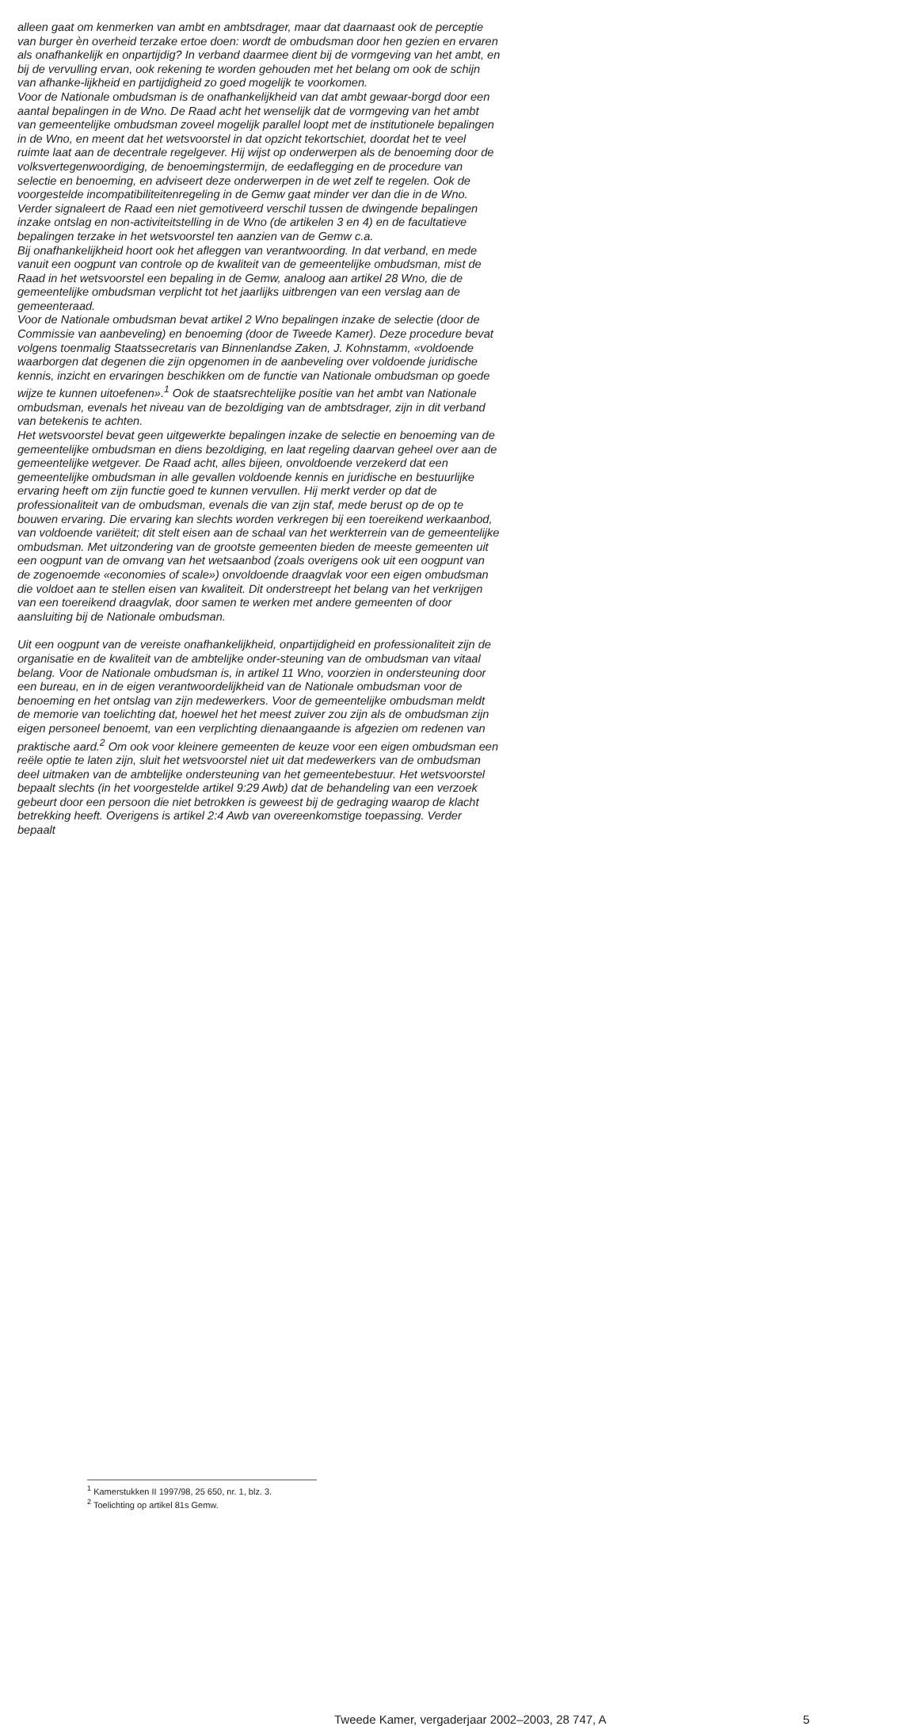alleen gaat om kenmerken van ambt en ambtsdrager, maar dat daarnaast ook de perceptie van burger èn overheid terzake ertoe doen: wordt de ombudsman door hen gezien en ervaren als onafhankelijk en onpartijdig? In verband daarmee dient bij de vormgeving van het ambt, en bij de vervulling ervan, ook rekening te worden gehouden met het belang om ook de schijn van afhanke-lijkheid en partijdigheid zo goed mogelijk te voorkomen.
Voor de Nationale ombudsman is de onafhankelijkheid van dat ambt gewaar-borgd door een aantal bepalingen in de Wno. De Raad acht het wenselijk dat de vormgeving van het ambt van gemeentelijke ombudsman zoveel mogelijk parallel loopt met de institutionele bepalingen in de Wno, en meent dat het wetsvoorstel in dat opzicht tekortschiet, doordat het te veel ruimte laat aan de decentrale regelgever. Hij wijst op onderwerpen als de benoeming door de volksvertegenwoordiging, de benoemingstermijn, de eedaflegging en de procedure van selectie en benoeming, en adviseert deze onderwerpen in de wet zelf te regelen. Ook de voorgestelde incompatibiliteitenregeling in de Gemw gaat minder ver dan die in de Wno. Verder signaleert de Raad een niet gemotiveerd verschil tussen de dwingende bepalingen inzake ontslag en non-activiteitstelling in de Wno (de artikelen 3 en 4) en de facultatieve bepalingen terzake in het wetsvoorstel ten aanzien van de Gemw c.a.
Bij onafhankelijkheid hoort ook het afleggen van verantwoording. In dat verband, en mede vanuit een oogpunt van controle op de kwaliteit van de gemeentelijke ombudsman, mist de Raad in het wetsvoorstel een bepaling in de Gemw, analoog aan artikel 28 Wno, die de gemeentelijke ombudsman verplicht tot het jaarlijks uitbrengen van een verslag aan de gemeenteraad.
Voor de Nationale ombudsman bevat artikel 2 Wno bepalingen inzake de selectie (door de Commissie van aanbeveling) en benoeming (door de Tweede Kamer). Deze procedure bevat volgens toenmalig Staatssecretaris van Binnenlandse Zaken, J. Kohnstamm, «voldoende waarborgen dat degenen die zijn opgenomen in de aanbeveling over voldoende juridische kennis, inzicht en ervaringen beschikken om de functie van Nationale ombudsman op goede wijze te kunnen uitoefenen».<sup>1</sup> Ook de staatsrechtelijke positie van het ambt van Nationale ombudsman, evenals het niveau van de bezoldiging van de ambtsdrager, zijn in dit verband van betekenis te achten.
Het wetsvoorstel bevat geen uitgewerkte bepalingen inzake de selectie en benoeming van de gemeentelijke ombudsman en diens bezoldiging, en laat regeling daarvan geheel over aan de gemeentelijke wetgever. De Raad acht, alles bijeen, onvoldoende verzekerd dat een gemeentelijke ombudsman in alle gevallen voldoende kennis en juridische en bestuurlijke ervaring heeft om zijn functie goed te kunnen vervullen. Hij merkt verder op dat de professionaliteit van de ombudsman, evenals die van zijn staf, mede berust op de op te bouwen ervaring. Die ervaring kan slechts worden verkregen bij een toereikend werkaanbod, van voldoende variëteit; dit stelt eisen aan de schaal van het werkterrein van de gemeentelijke ombudsman. Met uitzondering van de grootste gemeenten bieden de meeste gemeenten uit een oogpunt van de omvang van het wetsaanbod (zoals overigens ook uit een oogpunt van de zogenoemde «economies of scale») onvoldoende draagvlak voor een eigen ombudsman die voldoet aan te stellen eisen van kwaliteit. Dit onderstreept het belang van het verkrijgen van een toereikend draagvlak, door samen te werken met andere gemeenten of door aansluiting bij de Nationale ombudsman.
Uit een oogpunt van de vereiste onafhankelijkheid, onpartijdigheid en professionaliteit zijn de organisatie en de kwaliteit van de ambtelijke onder-steuning van de ombudsman van vitaal belang. Voor de Nationale ombudsman is, in artikel 11 Wno, voorzien in ondersteuning door een bureau, en in de eigen verantwoordelijkheid van de Nationale ombudsman voor de benoeming en het ontslag van zijn medewerkers. Voor de gemeentelijke ombudsman meldt de memorie van toelichting dat, hoewel het het meest zuiver zou zijn als de ombudsman zijn eigen personeel benoemt, van een verplichting dienaangaande is afgezien om redenen van praktische aard.<sup>2</sup> Om ook voor kleinere gemeenten de keuze voor een eigen ombudsman een reële optie te laten zijn, sluit het wetsvoorstel niet uit dat medewerkers van de ombudsman deel uitmaken van de ambtelijke ondersteuning van het gemeentebestuur. Het wetsvoorstel bepaalt slechts (in het voorgestelde artikel 9:29 Awb) dat de behandeling van een verzoek gebeurt door een persoon die niet betrokken is geweest bij de gedraging waarop de klacht betrekking heeft. Overigens is artikel 2:4 Awb van overeenkomstige toepassing. Verder bepaalt
<sup>1</sup> Kamerstukken II 1997/98, 25 650, nr. 1, blz. 3.
<sup>2</sup> Toelichting op artikel 81s Gemw.
Tweede Kamer, vergaderjaar 2002–2003, 28 747, A 5